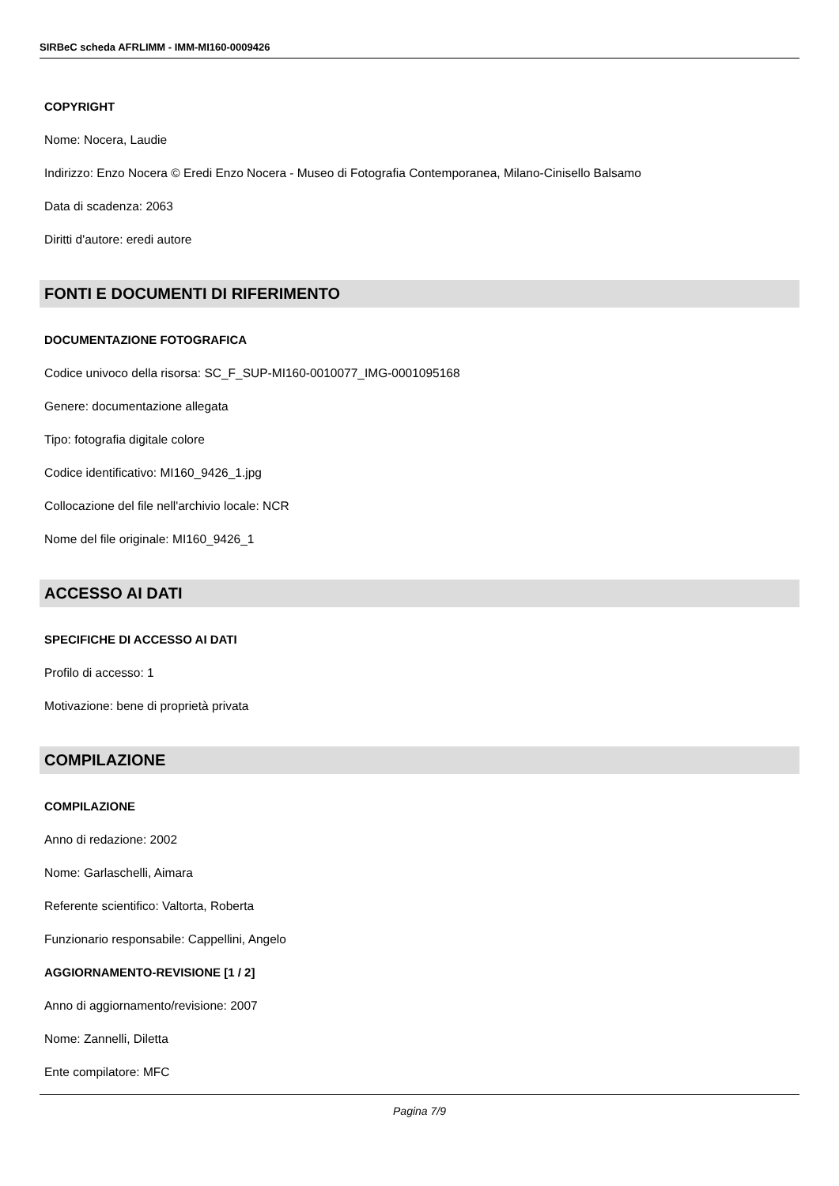SIRBeC scheda AFRLIMM - IMM-MI160-0009426
COPYRIGHT
Nome: Nocera, Laudie
Indirizzo: Enzo Nocera © Eredi Enzo Nocera - Museo di Fotografia Contemporanea, Milano-Cinisello Balsamo
Data di scadenza: 2063
Diritti d'autore: eredi autore
FONTI E DOCUMENTI DI RIFERIMENTO
DOCUMENTAZIONE FOTOGRAFICA
Codice univoco della risorsa: SC_F_SUP-MI160-0010077_IMG-0001095168
Genere: documentazione allegata
Tipo: fotografia digitale colore
Codice identificativo: MI160_9426_1.jpg
Collocazione del file nell'archivio locale: NCR
Nome del file originale: MI160_9426_1
ACCESSO AI DATI
SPECIFICHE DI ACCESSO AI DATI
Profilo di accesso: 1
Motivazione: bene di proprietà privata
COMPILAZIONE
COMPILAZIONE
Anno di redazione: 2002
Nome: Garlaschelli, Aimara
Referente scientifico: Valtorta, Roberta
Funzionario responsabile: Cappellini, Angelo
AGGIORNAMENTO-REVISIONE [1 / 2]
Anno di aggiornamento/revisione: 2007
Nome: Zannelli, Diletta
Ente compilatore: MFC
Pagina 7/9